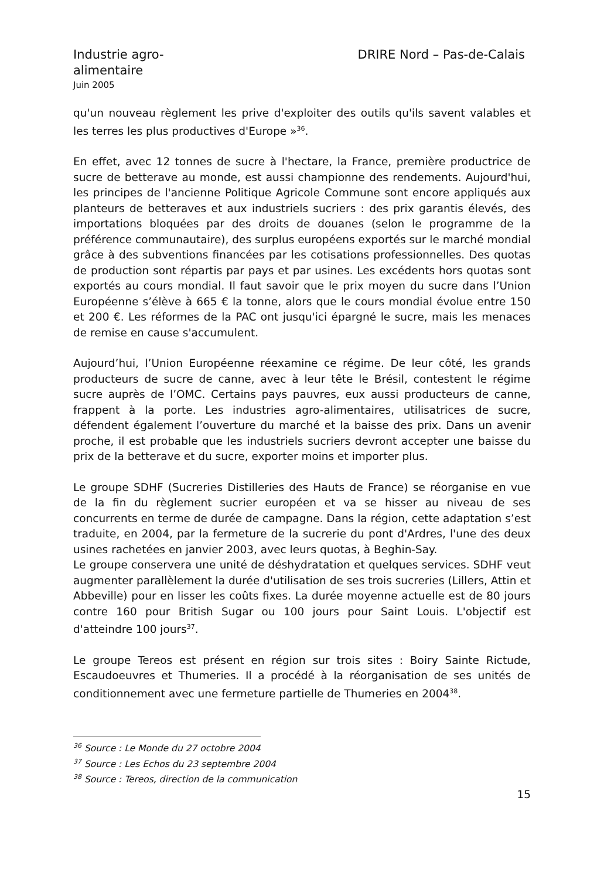Industrie agro-
alimentaire
Juin 2005
DRIRE Nord – Pas-de-Calais
qu'un nouveau règlement les prive d'exploiter des outils qu'ils savent valables et les terres les plus productives d'Europe »<sup>36</sup>.
En effet, avec 12 tonnes de sucre à l'hectare, la France, première productrice de sucre de betterave au monde, est aussi championne des rendements. Aujourd'hui, les principes de l'ancienne Politique Agricole Commune sont encore appliqués aux planteurs de betteraves et aux industriels sucriers : des prix garantis élevés, des importations bloquées par des droits de douanes (selon le programme de la préférence communautaire), des surplus européens exportés sur le marché mondial grâce à des subventions financées par les cotisations professionnelles. Des quotas de production sont répartis par pays et par usines. Les excédents hors quotas sont exportés au cours mondial. Il faut savoir que le prix moyen du sucre dans l’Union Européenne s’élève à 665 € la tonne, alors que le cours mondial évolue entre 150 et 200 €. Les réformes de la PAC ont jusqu'ici épargné le sucre, mais les menaces de remise en cause s'accumulent.
Aujourd’hui, l’Union Européenne réexamine ce régime. De leur côté, les grands producteurs de sucre de canne, avec à leur tête le Brésil, contestent le régime sucre auprès de l’OMC. Certains pays pauvres, eux aussi producteurs de canne, frappent à la porte. Les industries agro-alimentaires, utilisatrices de sucre, défendent également l’ouverture du marché et la baisse des prix. Dans un avenir proche, il est probable que les industriels sucriers devront accepter une baisse du prix de la betterave et du sucre, exporter moins et importer plus.
Le groupe SDHF (Sucreries Distilleries des Hauts de France) se réorganise en vue de la fin du règlement sucrier européen et va se hisser au niveau de ses concurrents en terme de durée de campagne. Dans la région, cette adaptation s’est traduite, en 2004, par la fermeture de la sucrerie du pont d'Ardres, l'une des deux usines rachetées en janvier 2003, avec leurs quotas, à Beghin-Say.
Le groupe conservera une unité de déshydratation et quelques services. SDHF veut augmenter parallèlement la durée d'utilisation de ses trois sucreries (Lillers, Attin et Abbeville) pour en lisser les coûts fixes. La durée moyenne actuelle est de 80 jours contre 160 pour British Sugar ou 100 jours pour Saint Louis. L'objectif est d'atteindre 100 jours<sup>37</sup>.
Le groupe Tereos est présent en région sur trois sites : Boiry Sainte Rictude, Escaudoeuvres et Thumeries. Il a procédé à la réorganisation de ses unités de conditionnement avec une fermeture partielle de Thumeries en 2004<sup>38</sup>.
<sup>36</sup> Source : Le Monde du 27 octobre 2004
<sup>37</sup> Source : Les Echos du 23 septembre 2004
<sup>38</sup> Source : Tereos, direction de la communication
15